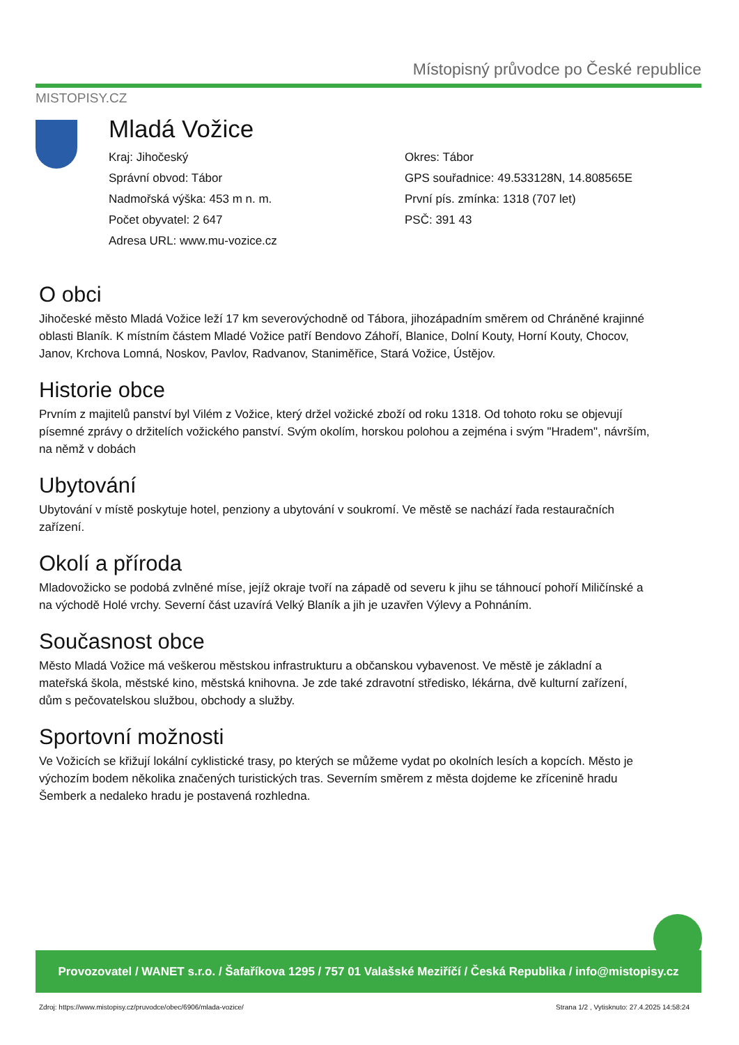Místopisný průvodce po České republice
MISTOPISY.CZ
Mladá Vožice
Kraj: Jihočeský
Správní obvod: Tábor
Nadmořská výška: 453 m n. m.
Počet obyvatel: 2 647
Adresa URL: www.mu-vozice.cz
Okres: Tábor
GPS souřadnice: 49.533128N, 14.808565E
První pís. zmínka: 1318 (707 let)
PSČ: 391 43
O obci
Jihočeské město Mladá Vožice leží 17 km severovýchodně od Tábora, jihozápadním směrem od Chráněné krajinné oblasti Blaník. K místním částem Mladé Vožice patří Bendovo Záhoří, Blanice, Dolní Kouty, Horní Kouty, Chocov, Janov, Krchova Lomná, Noskov, Pavlov, Radvanov, Staniměřice, Stará Vožice, Ústějov.
Historie obce
Prvním z majitelů panství byl Vilém z Vožice, který držel vožické zboží od roku 1318. Od tohoto roku se objevují písemné zprávy o držitelích vožického panství. Svým okolím, horskou polohou a zejména i svým "Hradem", návrším, na němž v dobách
Ubytování
Ubytování v místě poskytuje hotel, penziony a ubytování v soukromí. Ve městě se nachází řada restauračních zařízení.
Okolí a příroda
Mladovožicko se podobá zvlněné míse, jejíž okraje tvoří na západě od severu k jihu se táhnoucí pohoří Miličínské a na východě Holé vrchy. Severní část uzavírá Velký Blaník a jih je uzavřen Výlevy a Pohnáním.
Současnost obce
Město Mladá Vožice má veškerou městskou infrastrukturu a občanskou vybavenost. Ve městě je základní a mateřská škola, městské kino, městská knihovna. Je zde také zdravotní středisko, lékárna, dvě kulturní zařízení, dům s pečovatelskou službou, obchody a služby.
Sportovní možnosti
Ve Vožicích se křižují lokální cyklistické trasy, po kterých se můžeme vydat po okolních lesích a kopcích. Město je výchozím bodem několika značených turistických tras. Severním směrem z města dojdeme ke zřícenině hradu Šemberk a nedaleko hradu je postavená rozhledna.
Provozovatel / WANET s.r.o. / Šafaříkova 1295 / 757 01 Valašské Meziříčí / Česká Republika / info@mistopisy.cz
Zdroj: https://www.mistopisy.cz/pruvodce/obec/6906/mlada-vozice/ Strana 1/2 , Vytisknuto: 27.4.2025 14:58:24